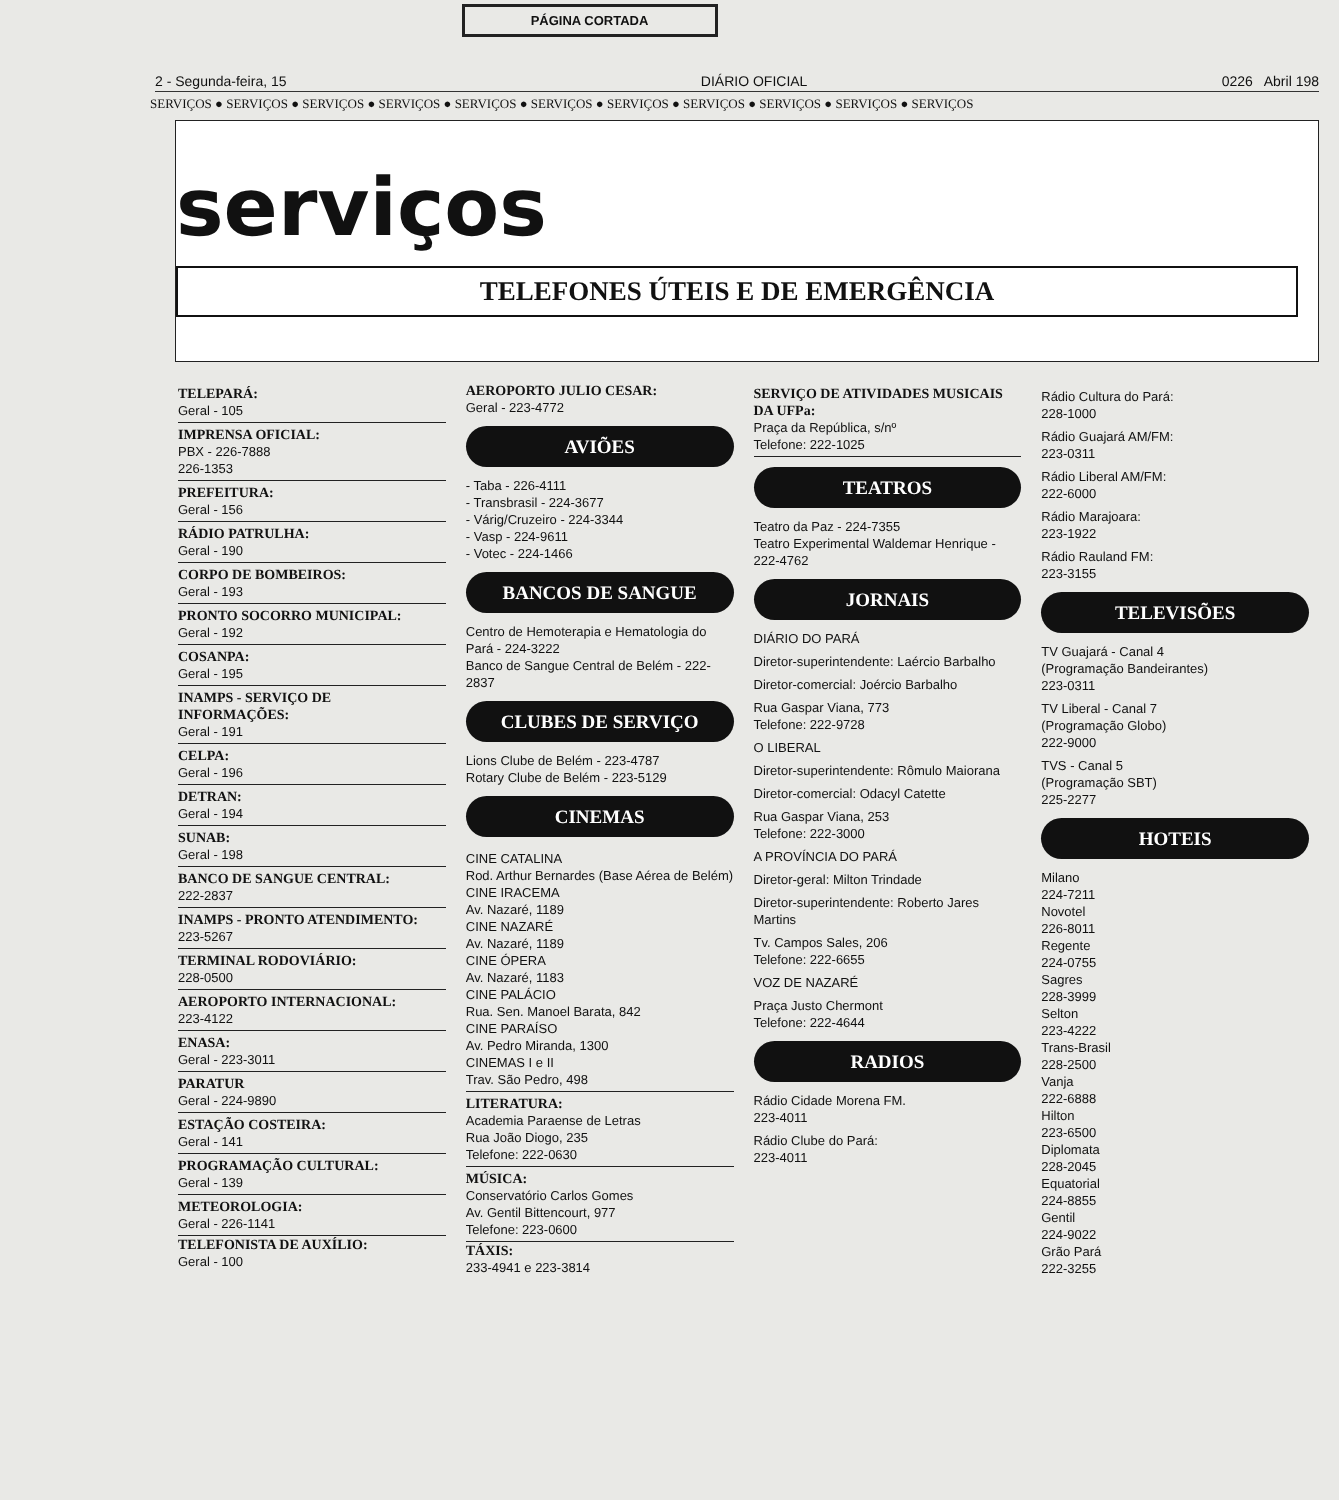PÁGINA CORTADA
2 - Segunda-feira, 15 DIÁRIO OFICIAL 0226 Abril 198
SERVIÇOS ● SERVIÇOS ● SERVIÇOS ● SERVIÇOS ● SERVIÇOS ● SERVIÇOS ● SERVIÇOS ● SERVIÇOS ● SERVIÇOS ● SERVIÇOS ● SERVIÇOS
serviços
TELEFONES ÚTEIS E DE EMERGÊNCIA
TELEPARÁ:
Geral - 105
IMPRENSA OFICIAL:
PBX - 226-7888
226-1353
PREFEITURA:
Geral - 156
RÁDIO PATRULHA:
Geral - 190
CORPO DE BOMBEIROS:
Geral - 193
PRONTO SOCORRO MUNICIPAL:
Geral - 192
COSANPA:
Geral - 195
INAMPS - SERVIÇO DE INFORMAÇÕES:
Geral - 191
CELPA:
Geral - 196
DETRAN:
Geral - 194
SUNAB:
Geral - 198
BANCO DE SANGUE CENTRAL:
222-2837
INAMPS - PRONTO ATENDIMENTO:
223-5267
TERMINAL RODOVIÁRIO:
228-0500
AEROPORTO INTERNACIONAL:
223-4122
ENASA:
Geral - 223-3011
PARATUR
Geral - 224-9890
ESTAÇÃO COSTEIRA:
Geral - 141
PROGRAMAÇÃO CULTURAL:
Geral - 139
METEOROLOGIA:
Geral - 226-1141
TELEFONISTA DE AUXÍLIO:
Geral - 100
AEROPORTO JULIO CESAR:
Geral - 223-4772
AVIÕES
- Taba - 226-4111
- Transbrasil - 224-3677
- Várig/Cruzeiro - 224-3344
- Vasp - 224-9611
- Votec - 224-1466
BANCOS DE SANGUE
Centro de Hemoterapia e Hematologia do Pará - 224-3222
Banco de Sangue Central de Belém - 222-2837
CLUBES DE SERVIÇO
Lions Clube de Belém - 223-4787
Rotary Clube de Belém - 223-5129
CINEMAS
CINE CATALINA
Rod. Arthur Bernardes (Base Aérea de Belém)
CINE IRACEMA
Av. Nazaré, 1189
CINE NAZARÉ
Av. Nazaré, 1189
CINE ÓPERA
Av. Nazaré, 1183
CINE PALÁCIO
Rua. Sen. Manoel Barata, 842
CINE PARAÍSO
Av. Pedro Miranda, 1300
CINEMAS I e II
Trav. São Pedro, 498
LITERATURA:
Academia Paraense de Letras
Rua João Diogo, 235
Telefone: 222-0630
MÚSICA:
Conservatório Carlos Gomes
Av. Gentil Bittencourt, 977
Telefone: 223-0600
TÁXIS:
233-4941 e 223-3814
SERVIÇO DE ATIVIDADES MUSICAIS DA UFPa:
Praça da República, s/nº
Telefone: 222-1025
TEATROS
Teatro da Paz - 224-7355
Teatro Experimental Waldemar Henrique - 222-4762
JORNAIS
DIÁRIO DO PARÁ
Diretor-superintendente: Laércio Barbalho
Diretor-comercial: Joércio Barbalho
Rua Gaspar Viana, 773
Telefone: 222-9728
O LIBERAL
Diretor-superintendente: Rômulo Maiorana
Diretor-comercial: Odacyl Catette
Rua Gaspar Viana, 253
Telefone: 222-3000
A PROVÍNCIA DO PARÁ
Diretor-geral: Milton Trindade
Diretor-superintendente: Roberto Jares Martins
Tv. Campos Sales, 206
Telefone: 222-6655
VOZ DE NAZARÉ
Praça Justo Chermont
Telefone: 222-4644
RADIOS
Rádio Cidade Morena FM.
223-4011
Rádio Clube do Pará:
223-4011
Rádio Cultura do Pará:
228-1000
Rádio Guajará AM/FM:
223-0311
Rádio Liberal AM/FM:
222-6000
Rádio Marajoara:
223-1922
Rádio Rauland FM:
223-3155
TELEVISÕES
TV Guajará - Canal 4
(Programação Bandeirantes)
223-0311
TV Liberal - Canal 7
(Programação Globo)
222-9000
TVS - Canal 5
(Programação SBT)
225-2277
HOTEIS
Milano
224-7211
Novotel
226-8011
Regente
224-0755
Sagres
228-3999
Selton
223-4222
Trans-Brasil
228-2500
Vanja
222-6888
Hilton
223-6500
Diplomata
228-2045
Equatorial
224-8855
Gentil
224-9022
Grão Pará
222-3255